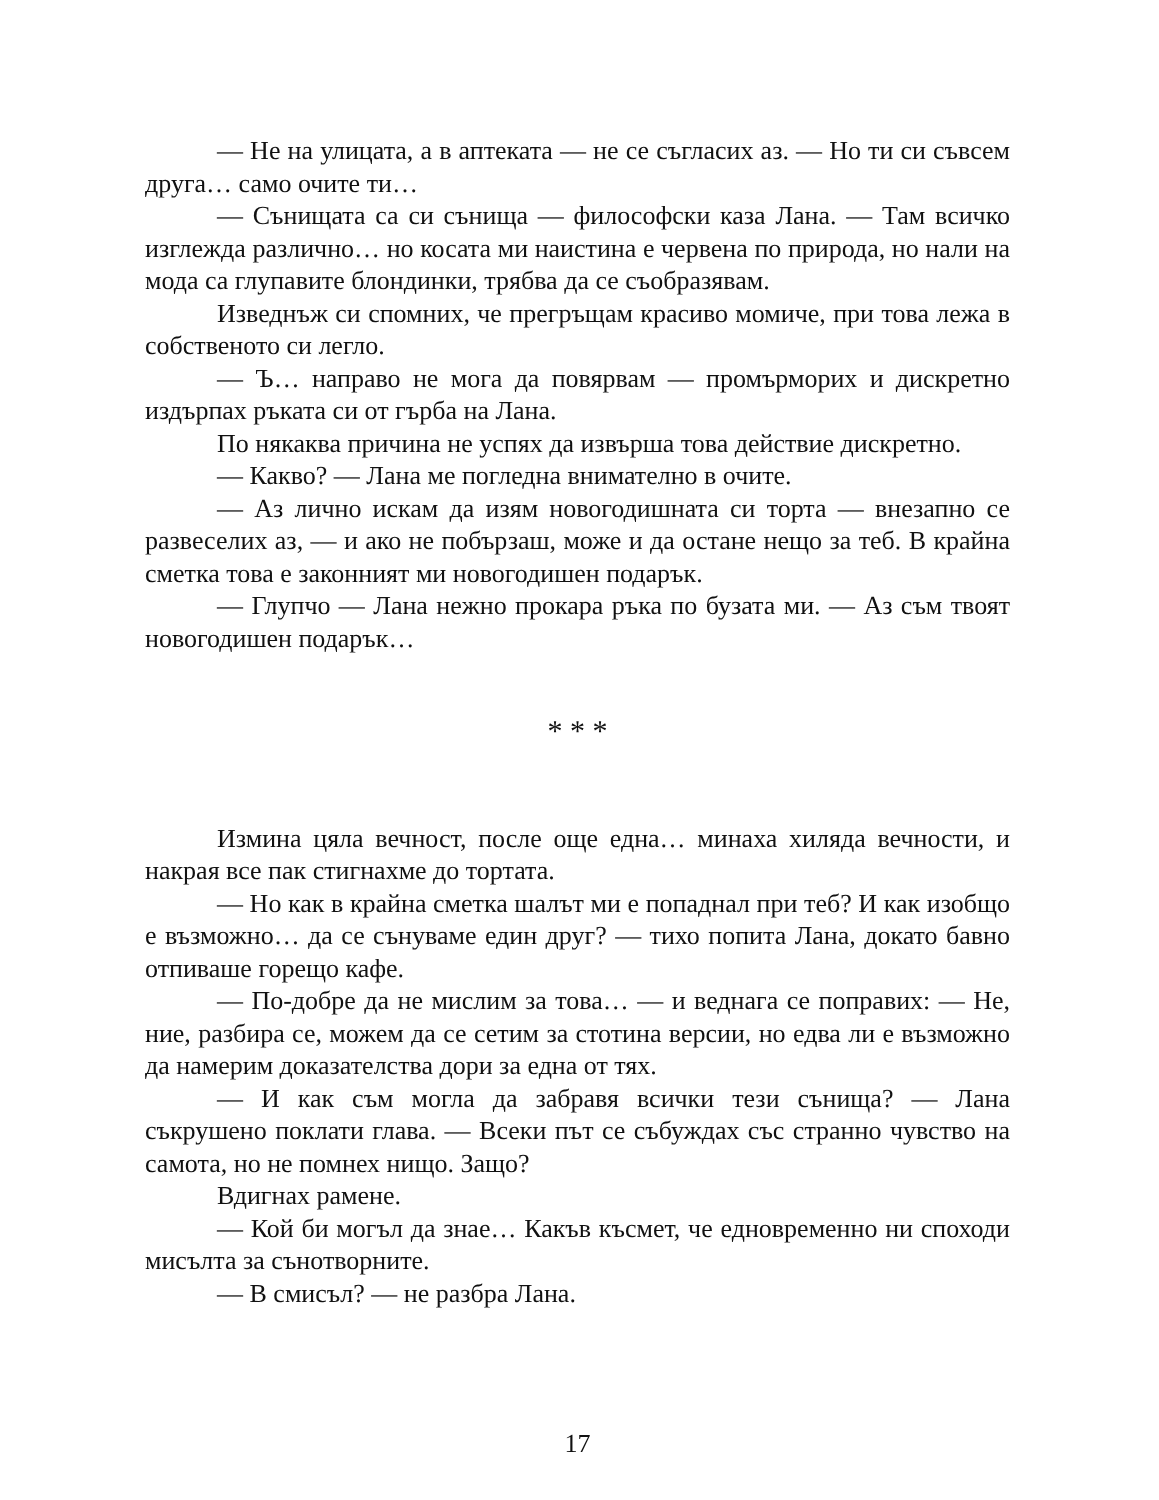— Не на улицата, а в аптеката — не се съгласих аз. — Но ти си съвсем друга… само очите ти…
— Сънищата са си сънища — философски каза Лана. — Там всичко изглежда различно… но косата ми наистина е червена по природа, но нали на мода са глупавите блондинки, трябва да се съобразявам.
Изведнъж си спомних, че прегръщам красиво момиче, при това лежа в собственото си легло.
— Ъ… направо не мога да повярвам — промърморих и дискретно издърпах ръката си от гърба на Лана.
По някаква причина не успях да извърша това действие дискретно.
— Какво? — Лана ме погледна внимателно в очите.
— Аз лично искам да изям новогодишната си торта — внезапно се развеселих аз, — и ако не побързаш, може и да остане нещо за теб. В крайна сметка това е законният ми новогодишен подарък.
— Глупчо — Лана нежно прокара ръка по бузата ми. — Аз съм твоят новогодишен подарък…
* * *
Измина цяла вечност, после още една… минаха хиляда вечности, и накрая все пак стигнахме до тортата.
— Но как в крайна сметка шалът ми е попаднал при теб? И как изобщо е възможно… да се сънуваме един друг? — тихо попита Лана, докато бавно отпиваше горещо кафе.
— По-добре да не мислим за това… — и веднага се поправих: — Не, ние, разбира се, можем да се сетим за стотина версии, но едва ли е възможно да намерим доказателства дори за една от тях.
— И как съм могла да забравя всички тези сънища? — Лана съкрушено поклати глава. — Всеки път се събуждах със странно чувство на самота, но не помнех нищо. Защо?
Вдигнах рамене.
— Кой би могъл да знае… Какъв късмет, че едновременно ни споходи мисълта за сънотворните.
— В смисъл? — не разбра Лана.
17